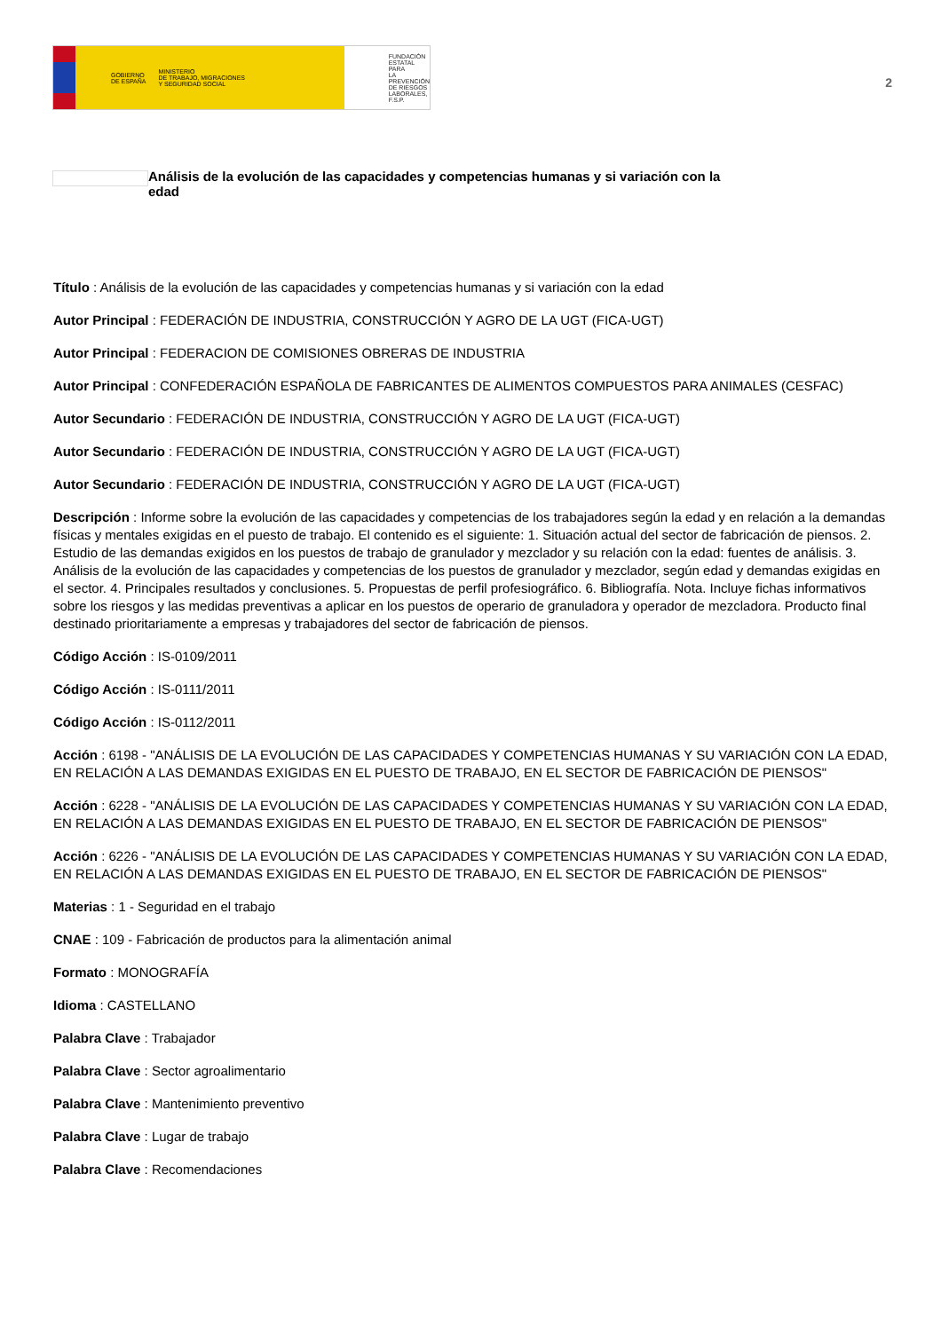GOBIERNO
DE ESPAÑA MINISTERIO
DE TRABAJO, MIGRACIONES
Y SEGURIDAD SOCIAL
FUNDACIÓN
ESTATAL PARA
LA PREVENCIÓN
DE RIESGOS
LABORALES, F.S.P.
2
Análisis de la evolución de las capacidades y competencias humanas y si variación con la
edad
Título : Análisis de la evolución de las capacidades y competencias humanas y si variación con la edad
Autor Principal : FEDERACIÓN DE INDUSTRIA, CONSTRUCCIÓN Y AGRO DE LA UGT (FICA-UGT)
Autor Principal : FEDERACION DE COMISIONES OBRERAS DE INDUSTRIA
Autor Principal : CONFEDERACIÓN ESPAÑOLA DE FABRICANTES DE ALIMENTOS COMPUESTOS PARA ANIMALES (CESFAC)
Autor Secundario : FEDERACIÓN DE INDUSTRIA, CONSTRUCCIÓN Y AGRO DE LA UGT (FICA-UGT)
Autor Secundario : FEDERACIÓN DE INDUSTRIA, CONSTRUCCIÓN Y AGRO DE LA UGT (FICA-UGT)
Autor Secundario : FEDERACIÓN DE INDUSTRIA, CONSTRUCCIÓN Y AGRO DE LA UGT (FICA-UGT)
Descripción : Informe sobre la evolución de las capacidades y competencias de los trabajadores según la edad y en relación a la demandas físicas y mentales exigidas en el puesto de trabajo. El contenido es el siguiente: 1. Situación actual del sector de fabricación de piensos. 2. Estudio de las demandas exigidos en los puestos de trabajo de granulador y mezclador y su relación con la edad: fuentes de análisis. 3. Análisis de la evolución de las capacidades y competencias de los puestos de granulador y mezclador, según edad y demandas exigidas en el sector. 4. Principales resultados y conclusiones. 5. Propuestas de perfil profesiográfico. 6. Bibliografía. Nota. Incluye fichas informativos sobre los riesgos y las medidas preventivas a aplicar en los puestos de operario de granuladora y operador de mezcladora. Producto final destinado prioritariamente a empresas y trabajadores del sector de fabricación de piensos.
Código Acción : IS-0109/2011
Código Acción : IS-0111/2011
Código Acción : IS-0112/2011
Acción : 6198 - "ANÁLISIS DE LA EVOLUCIÓN DE LAS CAPACIDADES Y COMPETENCIAS HUMANAS Y SU VARIACIÓN CON LA EDAD, EN RELACIÓN A LAS DEMANDAS EXIGIDAS EN EL PUESTO DE TRABAJO, EN EL SECTOR DE FABRICACIÓN DE PIENSOS"
Acción : 6228 - "ANÁLISIS DE LA EVOLUCIÓN DE LAS CAPACIDADES Y COMPETENCIAS HUMANAS Y SU VARIACIÓN CON LA EDAD, EN RELACIÓN A LAS DEMANDAS EXIGIDAS EN EL PUESTO DE TRABAJO, EN EL SECTOR DE FABRICACIÓN DE PIENSOS"
Acción : 6226 - "ANÁLISIS DE LA EVOLUCIÓN DE LAS CAPACIDADES Y COMPETENCIAS HUMANAS Y SU VARIACIÓN CON LA EDAD, EN RELACIÓN A LAS DEMANDAS EXIGIDAS EN EL PUESTO DE TRABAJO, EN EL SECTOR DE FABRICACIÓN DE PIENSOS"
Materias : 1 - Seguridad en el trabajo
CNAE : 109 - Fabricación de productos para la alimentación animal
Formato : MONOGRAFÍA
Idioma : CASTELLANO
Palabra Clave : Trabajador
Palabra Clave : Sector agroalimentario
Palabra Clave : Mantenimiento preventivo
Palabra Clave : Lugar de trabajo
Palabra Clave : Recomendaciones